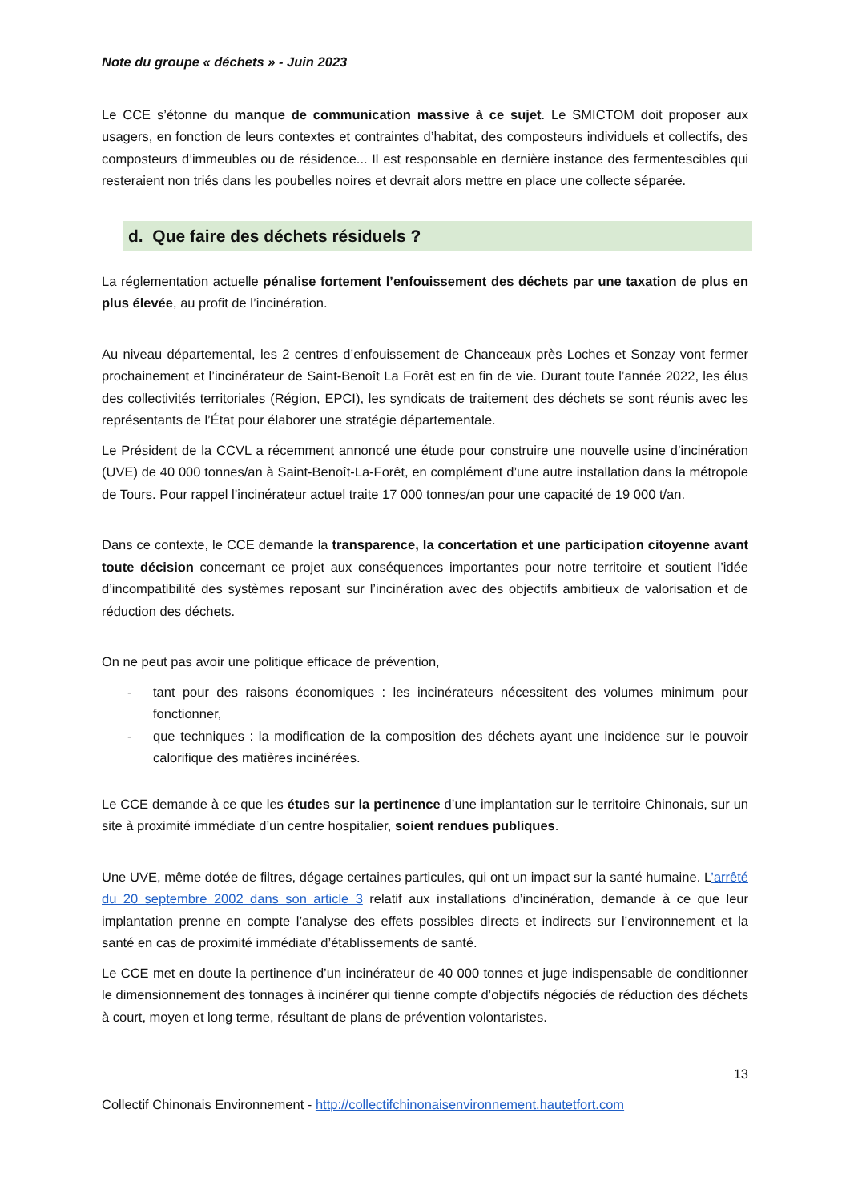Note du groupe « déchets » - Juin 2023
Le CCE s’étonne du manque de communication massive à ce sujet. Le SMICTOM doit proposer aux usagers, en fonction de leurs contextes et contraintes d’habitat, des composteurs individuels et collectifs, des composteurs d’immeubles ou de résidence... Il est responsable en dernière instance des fermentescibles qui resteraient non triés dans les poubelles noires et devrait alors mettre en place une collecte séparée.
d. Que faire des déchets résiduels ?
La réglementation actuelle pénalise fortement l’enfouissement des déchets par une taxation de plus en plus élevée, au profit de l’incinération.
Au niveau départemental, les 2 centres d’enfouissement de Chanceaux près Loches et Sonzay vont fermer prochainement et l’incinérateur de Saint-Benoît La Forêt est en fin de vie. Durant toute l’année 2022, les élus des collectivités territoriales (Région, EPCI), les syndicats de traitement des déchets se sont réunis avec les représentants de l’État pour élaborer une stratégie départementale.
Le Président de la CCVL a récemment annoncé une étude pour construire une nouvelle usine d’incinération (UVE) de 40 000 tonnes/an à Saint-Benoît-La-Forêt, en complément d’une autre installation dans la métropole de Tours. Pour rappel l’incinérateur actuel traite 17 000 tonnes/an pour une capacité de 19 000 t/an.
Dans ce contexte, le CCE demande la transparence, la concertation et une participation citoyenne avant toute décision concernant ce projet aux conséquences importantes pour notre territoire et soutient l’idée d’incompatibilité des systèmes reposant sur l’incinération avec des objectifs ambitieux de valorisation et de réduction des déchets.
On ne peut pas avoir une politique efficace de prévention,
- tant pour des raisons économiques : les incinérateurs nécessitent des volumes minimum pour fonctionner,
- que techniques : la modification de la composition des déchets ayant une incidence sur le pouvoir calorifique des matières incinérées.
Le CCE demande à ce que les études sur la pertinence d’une implantation sur le territoire Chinonais, sur un site à proximité immédiate d’un centre hospitalier, soient rendues publiques.
Une UVE, même dotée de filtres, dégage certaines particules, qui ont un impact sur la santé humaine. L’arrêté du 20 septembre 2002 dans son article 3 relatif aux installations d’incinération, demande à ce que leur implantation prenne en compte l’analyse des effets possibles directs et indirects sur l’environnement et la santé en cas de proximité immédiate d’établissements de santé.
Le CCE met en doute la pertinence d’un incinérateur de 40 000 tonnes et juge indispensable de conditionner le dimensionnement des tonnages à incinérer qui tienne compte d’objectifs négociés de réduction des déchets à court, moyen et long terme, résultant de plans de prévention volontaristes.
13
Collectif Chinonais Environnement - http://collectifchinonaisenvironnement.hautetfort.com